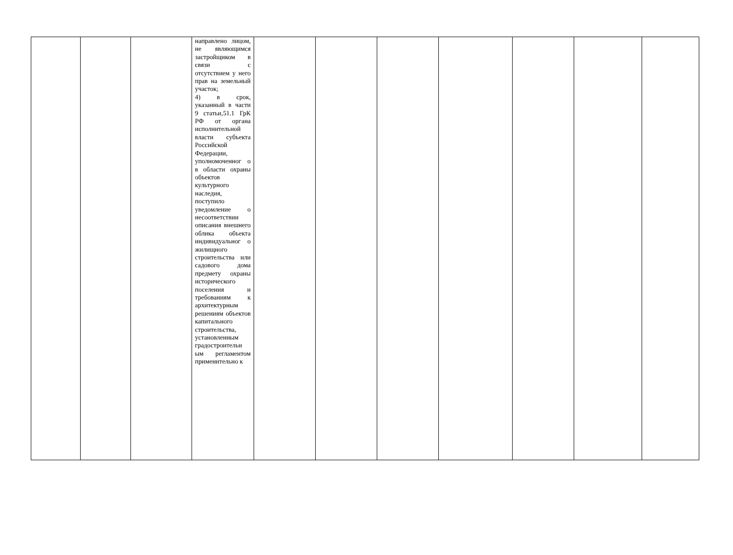| | | | направлено лицом, не являющимся застройщиком в связи с отсутствием у него прав на земельный участок; 4) в срок, указанный в части 9 статьи,51.1 ГрК РФ от органа исполнительной власти субъекта Российской Федерации, уполномоченног о в области охраны объектов культурного наследия, поступило уведомление о несоответствии описания внешнего облика объекта индивидуальног о жилищного строительства или садового дома предмету охраны исторического поселения и требованиям к архитектурным решениям объектов капитального строительства, установленным градостроительн ым регламентом применительно к | | | | | | | |